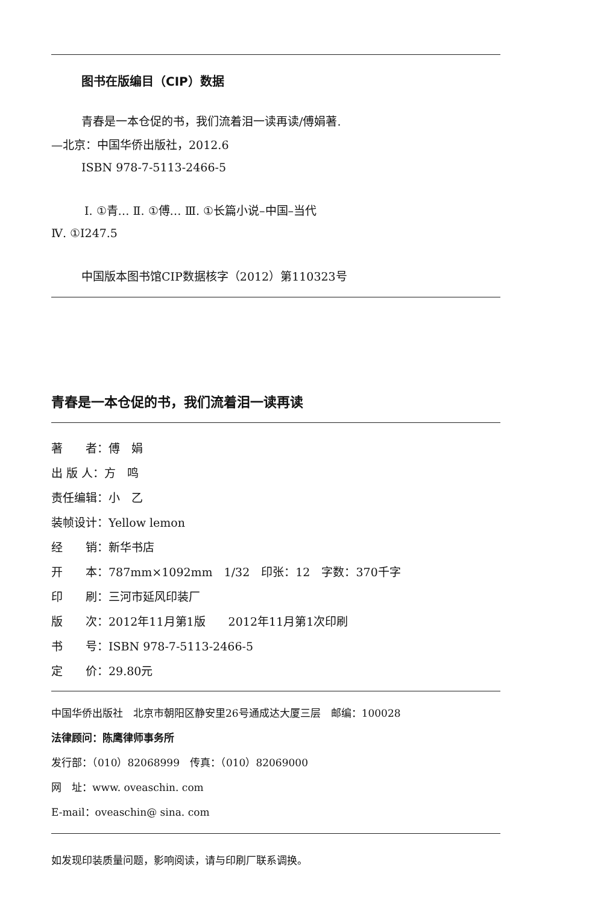图书在版编目（CIP）数据
青春是一本仓促的书，我们流着泪一读再读/傅娟著.
—北京：中国华侨出版社，2012.6
ISBN 978-7-5113-2466-5
Ⅰ. ①青… Ⅱ. ①傅… Ⅲ. ①长篇小说–中国–当代
Ⅳ. ①I247.5
中国版本图书馆CIP数据核字（2012）第110323号
青春是一本仓促的书，我们流着泪一读再读
著　　者：傅　娟
出 版 人：方　鸣
责任编辑：小　乙
装帧设计：Yellow lemon
经　　销：新华书店
开　　本：787mm×1092mm　1/32　印张：12　字数：370千字
印　　刷：三河市延风印装厂
版　　次：2012年11月第1版　　2012年11月第1次印刷
书　　号：ISBN 978-7-5113-2466-5
定　　价：29.80元
中国华侨出版社　北京市朝阳区静安里26号通成达大厦三层　邮编：100028
法律顾问：陈鹰律师事务所
发行部：（010）82068999　传真：（010）82069000
网　址：www. oveaschin. com
E-mail：oveaschin@ sina. com
如发现印装质量问题，影响阅读，请与印刷厂联系调换。